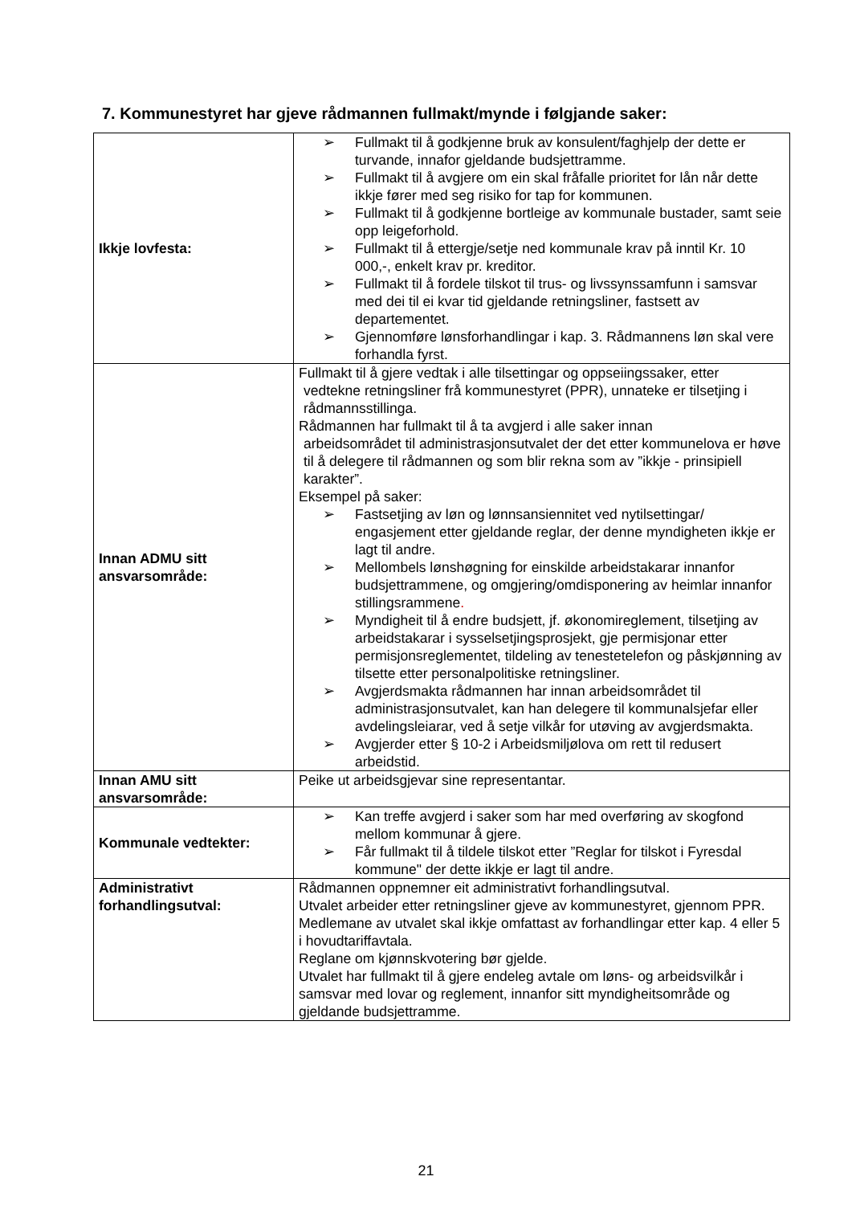7. Kommunestyret har gjeve rådmannen fullmakt/mynde i følgjande saker:
| Ikkje lovfesta: | ➢ Fullmakt til å godkjenne bruk av konsulent/faghjelp der dette er turvande, innafor gjeldande budsjettramme. ➢ Fullmakt til å avgjere om ein skal fråfalle prioritet for lån når dette ikkje fører med seg risiko for tap for kommunen. ➢ Fullmakt til å godkjenne bortleige av kommunale bustader, samt seie opp leigeforhold. ➢ Fullmakt til å ettergje/setje ned kommunale krav på inntil Kr. 10 000,-, enkelt krav pr. kreditor. ➢ Fullmakt til å fordele tilskot til trus- og livssynssamfunn i samsvar med dei til ei kvar tid gjeldande retningsliner, fastsett av departementet. ➢ Gjennomføre lønsforhandlingar i kap. 3. Rådmannens løn skal vere forhandla fyrst. |
| Innan ADMU sitt ansvarsområde: | Fullmakt til å gjere vedtak i alle tilsettingar og oppseiingssaker, etter vedtekne retningsliner frå kommunestyret (PPR), unnateke er tilsetjing i rådmannsstillinga. Rådmannen har fullmakt til å ta avgjerd i alle saker innan arbeidsområdet til administrasjonsutvalet der det etter kommunelova er høve til å delegere til rådmannen og som blir rekna som av ”ikkje - prinsipiell karakter”. Eksempel på saker: ➢ Fastsetjing av løn og lønnsansiennitet ved nytilsettingar/ engasjement etter gjeldande reglar, der denne myndigheten ikkje er lagt til andre. ➢ Mellombels lønshøgning for einskilde arbeidstakarar innanfor budsjettrammene, og omgjering/omdisponering av heimlar innanfor stillingsrammene . ➢ Myndigheit til å endre budsjett, jf. økonomireglement, tilsetjing av arbeidstakarar i sysselsetjingsprosjekt, gje permisjonar etter permisjonsreglementet, tildeling av tenestetelefon og påskjønning av tilsette etter personalpolitiske retningsliner. ➢ Avgjerdsmakta rådmannen har innan arbeidsområdet til administrasjonsutvalet, kan han delegere til kommunalsjefar eller avdelingsleiarar, ved å setje vilkår for utøving av avgjerdsmakta. ➢ Avgjerder etter § 10-2 i Arbeidsmiljølova om rett til redusert arbeidstid. |
| Innan AMU sitt ansvarsområde: | Peike ut arbeidsgjevar sine representantar. |
| Kommunale vedtekter: | ➢ Kan treffe avgjerd i saker som har med overføring av skogfond mellom kommunar å gjere. ➢ Får fullmakt til å tildele tilskot etter ”Reglar for tilskot i Fyresdal kommune" der dette ikkje er lagt til andre. |
| Administrativt forhandlingsutval: | Rådmannen oppnemner eit administrativt forhandlingsutval. Utvalet arbeider etter retningsliner gjeve av kommunestyret, gjennom PPR. Medlemane av utvalet skal ikkje omfattast av forhandlingar etter kap. 4 eller 5 i hovudtariffavtala. Reglane om kjønnskvotering bør gjelde. Utvalet har fullmakt til å gjere endeleg avtale om løns- og arbeidsvilkår i samsvar med lovar og reglement, innanfor sitt myndigheitsområde og gjeldande budsjettramme. |
21